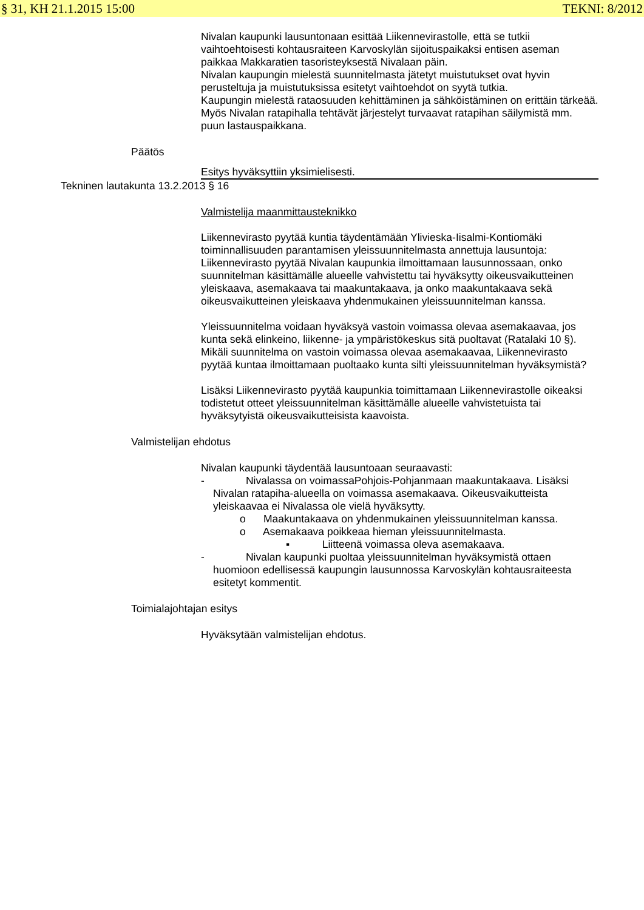§ 31, KH 21.1.2015 15:00 TEKNI: 8/2012
Nivalan kaupunki lausuntonaan esittää Liikennevirastolle, että se tutkii vaihtoehtoisesti kohtausraiteen Karvoskylän sijoituspaikaksi entisen aseman paikkaa Makkaratien tasoristeyksestä Nivalaan päin.
Nivalan kaupungin mielestä suunnitelmasta jätetyt muistutukset ovat hyvin perusteltuja ja muistutuksissa esitetyt vaihtoehdot on syytä tutkia.
Kaupungin mielestä rataosuuden kehittäminen ja sähköistäminen on erittäin tärkeää. Myös Nivalan ratapihalla tehtävät järjestelyt turvaavat ratapihan säilymistä mm. puun lastauspaikkana.
Päätös
Esitys hyväksyttiin yksimielisesti.
Tekninen lautakunta 13.2.2013 § 16
Valmistelija maanmittausteknikko
Liikennevirasto pyytää kuntia täydentämään Ylivieska-Iisalmi-Kontiomäki toiminnallisuuden parantamisen yleissuunnitelmasta annettuja lausuntoja:
Liikennevirasto pyytää Nivalan kaupunkia ilmoittamaan lausunnossaan, onko suunnitelman käsittämälle alueelle vahvistettu tai hyväksytty oikeusvaikutteinen yleiskaava, asemakaava tai maakuntakaava, ja onko maakuntakaava sekä oikeusvaikutteinen yleiskaava yhdenmukainen yleissuunnitelman kanssa.
Yleissuunnitelma voidaan hyväksyä vastoin voimassa olevaa asemakaavaa, jos kunta sekä elinkeino, liikenne- ja ympäristökeskus sitä puoltavat (Ratalaki 10 §). Mikäli suunnitelma on vastoin voimassa olevaa asemakaavaa, Liikennevirasto pyytää kuntaa ilmoittamaan puoltaako kunta silti yleissuunnitelman hyväksymistä?
Lisäksi Liikennevirasto pyytää kaupunkia toimittamaan Liikennevirastolle oikeaksi todistetut otteet yleissuunnitelman käsittämälle alueelle vahvistetuista tai hyväksytyistä oikeusvaikutteisista kaavoista.
Valmistelijan ehdotus
Nivalan kaupunki täydentää lausuntoaan seuraavasti:
- Nivalassa on voimassaPohjois-Pohjanmaan maakuntakaava. Lisäksi Nivalan ratapiha-alueella on voimassa asemakaava. Oikeusvaikutteista yleiskaavaa ei Nivalassa ole vielä hyväksytty.
o Maakuntakaava on yhdenmukainen yleissuunnitelman kanssa.
o Asemakaava poikkeaa hieman yleissuunnitelmasta.
▪ Liitteenä voimassa oleva asemakaava.
- Nivalan kaupunki puoltaa yleissuunnitelman hyväksymistä ottaen huomioon edellisessä kaupungin lausunnossa Karvoskylän kohtausraiteesta esitetyt kommentit.
Toimialajohtajan esitys
Hyväksytään valmistelijan ehdotus.